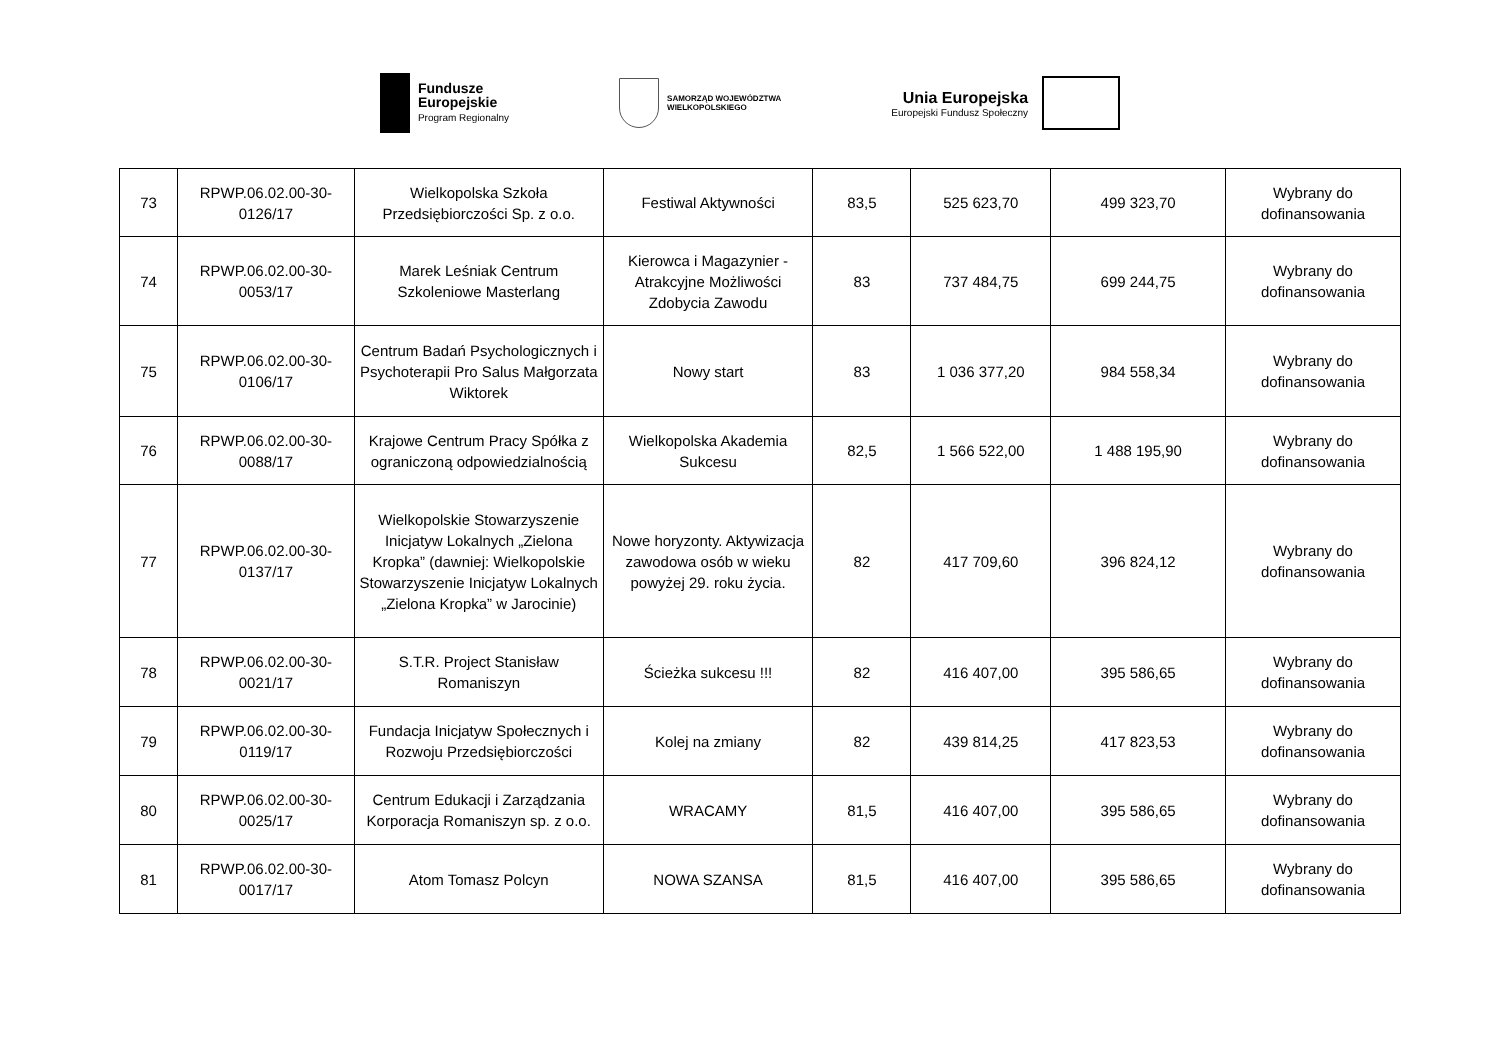Fundusze
Europejskie
Program Regionalny
SAMORZĄD WOJEWÓDZTWA
WIELKOPOLSKIEGO
Unia Europejska
Europejski Fundusz Społeczny
| 73 | RPWP.06.02.00-30-0126/17 | Wielkopolska Szkoła Przedsiębiorczości Sp. z o.o. | Festiwal Aktywności | 83,5 | 525 623,70 | 499 323,70 | Wybrany do dofinansowania |
| 74 | RPWP.06.02.00-30-0053/17 | Marek Leśniak Centrum Szkoleniowe Masterlang | Kierowca i Magazynier - Atrakcyjne Możliwości Zdobycia Zawodu | 83 | 737 484,75 | 699 244,75 | Wybrany do dofinansowania |
| 75 | RPWP.06.02.00-30-0106/17 | Centrum Badań Psychologicznych i Psychoterapii Pro Salus Małgorzata Wiktorek | Nowy start | 83 | 1 036 377,20 | 984 558,34 | Wybrany do dofinansowania |
| 76 | RPWP.06.02.00-30-0088/17 | Krajowe Centrum Pracy Spółka z ograniczoną odpowiedzialnością | Wielkopolska Akademia Sukcesu | 82,5 | 1 566 522,00 | 1 488 195,90 | Wybrany do dofinansowania |
| 77 | RPWP.06.02.00-30-0137/17 | Wielkopolskie Stowarzyszenie Inicjatyw Lokalnych „Zielona Kropka” (dawniej: Wielkopolskie Stowarzyszenie Inicjatyw Lokalnych „Zielona Kropka” w Jarocinie) | Nowe horyzonty. Aktywizacja zawodowa osób w wieku powyżej 29. roku życia. | 82 | 417 709,60 | 396 824,12 | Wybrany do dofinansowania |
| 78 | RPWP.06.02.00-30-0021/17 | S.T.R. Project Stanisław Romaniszyn | Ścieżka sukcesu !!! | 82 | 416 407,00 | 395 586,65 | Wybrany do dofinansowania |
| 79 | RPWP.06.02.00-30-0119/17 | Fundacja Inicjatyw Społecznych i Rozwoju Przedsiębiorczości | Kolej na zmiany | 82 | 439 814,25 | 417 823,53 | Wybrany do dofinansowania |
| 80 | RPWP.06.02.00-30-0025/17 | Centrum Edukacji i Zarządzania Korporacja Romaniszyn sp. z o.o. | WRACAMY | 81,5 | 416 407,00 | 395 586,65 | Wybrany do dofinansowania |
| 81 | RPWP.06.02.00-30-0017/17 | Atom Tomasz Polcyn | NOWA SZANSA | 81,5 | 416 407,00 | 395 586,65 | Wybrany do dofinansowania |